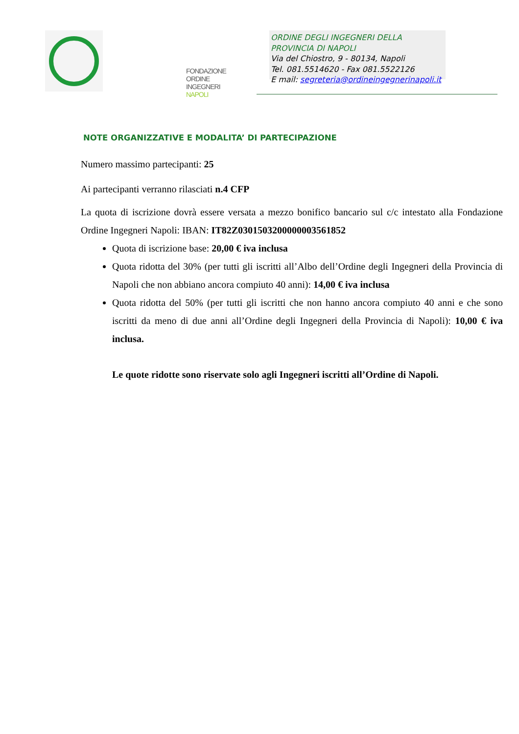FONDAZIONE
ORDINE INGEGNERI
NAPOLI
ORDINE DEGLI INGEGNERI DELLA
PROVINCIA DI NAPOLI
Via del Chiostro, 9 - 80134, Napoli
Tel. 081.5514620 - Fax 081.5522126
E mail: segreteria@ordineingegnerinapoli.it
NOTE ORGANIZZATIVE E MODALITA’ DI PARTECIPAZIONE
Numero massimo partecipanti: 25
Ai partecipanti verranno rilasciati n.4 CFP
La quota di iscrizione dovrà essere versata a mezzo bonifico bancario sul c/c intestato alla Fondazione Ordine Ingegneri Napoli: IBAN: IT82Z0301503200000003561852
Quota di iscrizione base: 20,00 € iva inclusa
Quota ridotta del 30% (per tutti gli iscritti all’Albo dell’Ordine degli Ingegneri della Provincia di Napoli che non abbiano ancora compiuto 40 anni): 14,00 € iva inclusa
Quota ridotta del 50% (per tutti gli iscritti che non hanno ancora compiuto 40 anni e che sono iscritti da meno di due anni all’Ordine degli Ingegneri della Provincia di Napoli): 10,00 € iva inclusa.
Le quote ridotte sono riservate solo agli Ingegneri iscritti all’Ordine di Napoli.